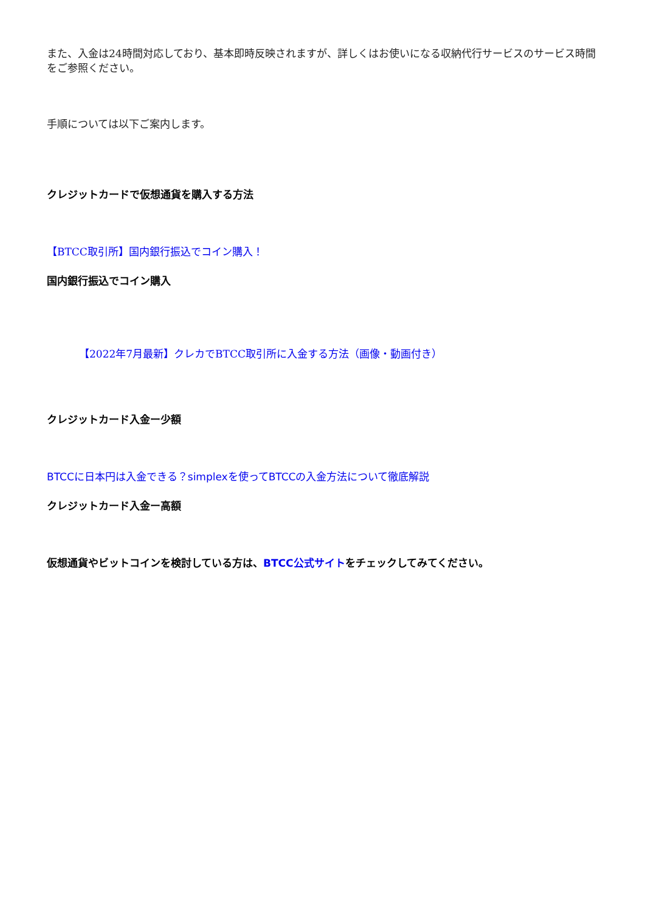また、入金は24時間対応しており、基本即時反映されますが、詳しくはお使いになる収納代行サービスのサービス時間をご参照ください。
手順については以下ご案内します。
クレジットカードで仮想通貨を購入する方法
【BTCC取引所】国内銀行振込でコイン購入！
国内銀行振込でコイン購入
【2022年7月最新】クレカでBTCC取引所に入金する方法（画像・動画付き）
クレジットカード入金ー少額
BTCCに日本円は入金できる？simplexを使ってBTCCの入金方法について徹底解説
クレジットカード入金ー高額
仮想通貨やビットコインを検討している方は、BTCC公式サイトをチェックしてみてください。